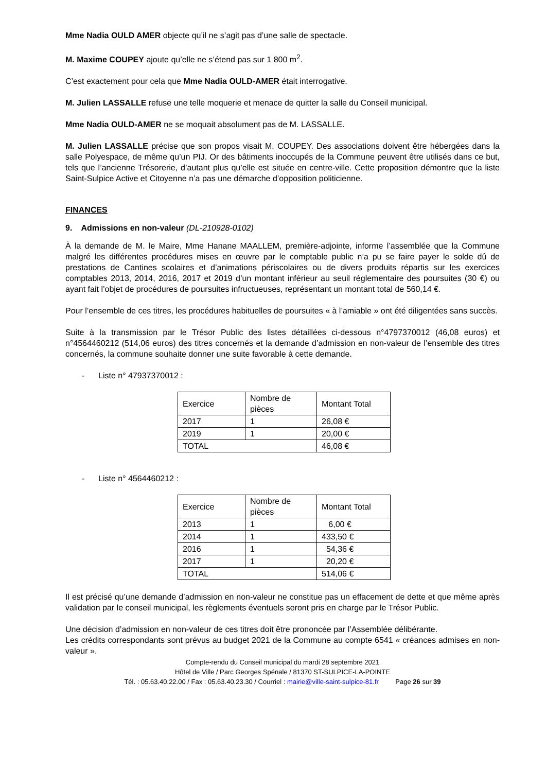Mme Nadia OULD AMER objecte qu’il ne s’agit pas d’une salle de spectacle.
M. Maxime COUPEY ajoute qu’elle ne s’étend pas sur 1 800 m<sup>2</sup>.
C’est exactement pour cela que Mme Nadia OULD-AMER était interrogative.
M. Julien LASSALLE refuse une telle moquerie et menace de quitter la salle du Conseil municipal.
Mme Nadia OULD-AMER ne se moquait absolument pas de M. LASSALLE.
M. Julien LASSALLE précise que son propos visait M. COUPEY. Des associations doivent être hébergées dans la salle Polyespace, de même qu’un PIJ. Or des bâtiments inoccupés de la Commune peuvent être utilisés dans ce but, tels que l’ancienne Trésorerie, d’autant plus qu’elle est située en centre-ville. Cette proposition démontre que la liste Saint-Sulpice Active et Citoyenne n’a pas une démarche d’opposition politicienne.
FINANCES
9. Admissions en non-valeur (DL-210928-0102)
À la demande de M. le Maire, Mme Hanane MAALLEM, première-adjointe, informe l’assemblée que la Commune malgré les différentes procédures mises en œuvre par le comptable public n’a pu se faire payer le solde dû de prestations de Cantines scolaires et d’animations périscolaires ou de divers produits répartis sur les exercices comptables 2013, 2014, 2016, 2017 et 2019 d’un montant inférieur au seuil réglementaire des poursuites (30 €) ou ayant fait l’objet de procédures de poursuites infructueuses, représentant un montant total de 560,14 €.
Pour l’ensemble de ces titres, les procédures habituelles de poursuites « à l’amiable » ont été diligentées sans succès.
Suite à la transmission par le Trésor Public des listes détaillées ci-dessous n°4797370012 (46,08 euros) et n°4564460212 (514,06 euros) des titres concernés et la demande d’admission en non-valeur de l’ensemble des titres concernés, la commune souhaite donner une suite favorable à cette demande.
- Liste n° 47937370012 :
| Exercice | Nombre de pièces | Montant Total |
| 2017 | 1 | 26,08 € |
| 2019 | 1 | 20,00 € |
| TOTAL | | 46,08 € |
- Liste n° 4564460212 :
| Exercice | Nombre de pièces | Montant Total |
| 2013 | 1 | 6,00 € |
| 2014 | 1 | 433,50 € |
| 2016 | 1 | 54,36 € |
| 2017 | 1 | 20,20 € |
| TOTAL | | 514,06 € |
Il est précisé qu’une demande d’admission en non-valeur ne constitue pas un effacement de dette et que même après validation par le conseil municipal, les règlements éventuels seront pris en charge par le Trésor Public.
Une décision d’admission en non-valeur de ces titres doit être prononcée par l’Assemblée délibérante.
Les crédits correspondants sont prévus au budget 2021 de la Commune au compte 6541 « créances admises en non-valeur ».
Compte-rendu du Conseil municipal du mardi 28 septembre 2021
Hôtel de Ville / Parc Georges Spénale / 81370 ST-SULPICE-LA-POINTE
Tél. : 05.63.40.22.00 / Fax : 05.63.40.23.30 / Courriel : mairie@ville-saint-sulpice-81.fr Page 26 sur 39